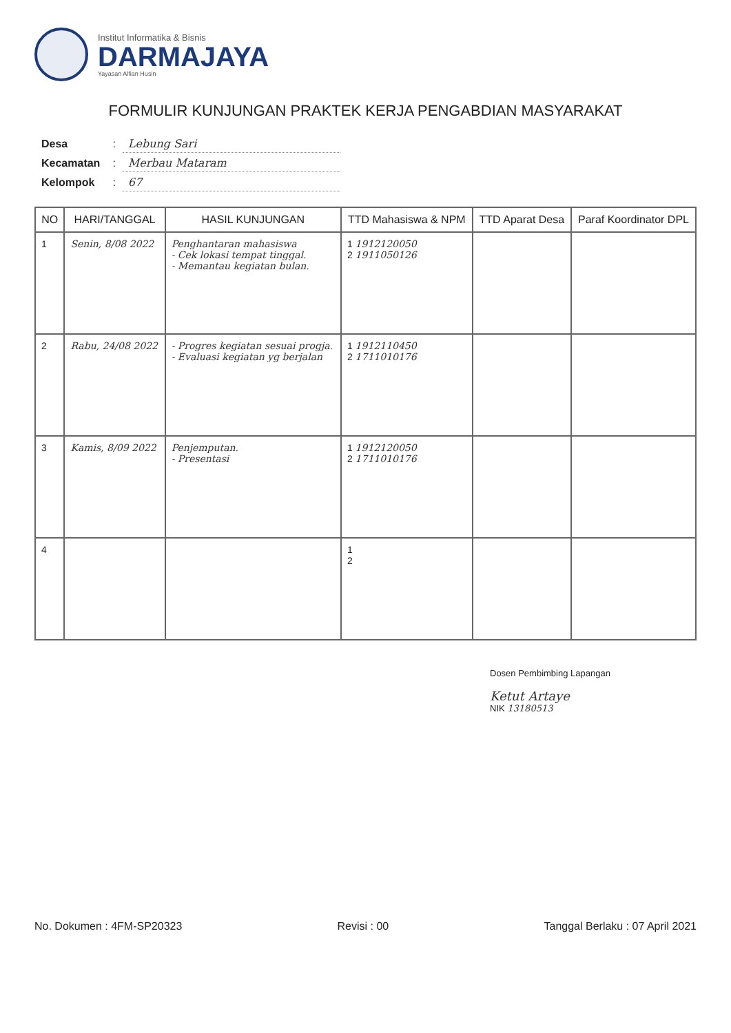Institut Informatika & Bisnis
DARMAJAYA
Yayasan Alfian Husin
FORMULIR KUNJUNGAN PRAKTEK KERJA PENGABDIAN MASYARAKAT
| Desa | : | Lebung Sari |
| Kecamatan | : | Merbau Mataram |
| Kelompok | : | 67 |
| NO | HARI/TANGGAL | HASIL KUNJUNGAN | TTD Mahasiswa & NPM | TTD Aparat Desa | Paraf Koordinator DPL |
| --- | --- | --- | --- | --- | --- |
| 1 | Senin, 8/08 2022 | Penghantaran mahasiswa - Cek lokasi tempat tinggal. - Memantau kegiatan bulan. | 1 1912120050 2 1911050126 | | |
| 2 | Rabu, 24/08 2022 | - Progres kegiatan sesuai progja. - Evaluasi kegiatan yg berjalan | 1 1912110450 2 1711010176 | | |
| 3 | Kamis, 8/09 2022 | Penjemputan. - Presentasi | 1 1912120050 2 1711010176 | | |
| 4 | | | 1 2 | | |
Dosen Pembimbing Lapangan
Ketut Artaye
NIK 13180513
No. Dokumen : 4FM-SP20323 Revisi : 00 Tanggal Berlaku : 07 April 2021